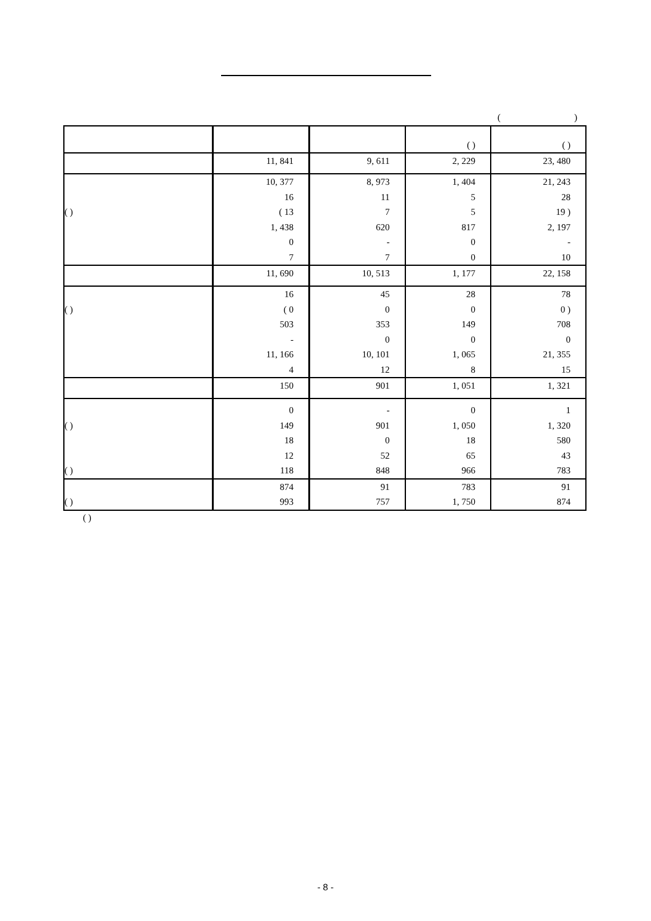()
| | | | ( ) | ( ) |
| | 11, 841 | 9, 611 | 2, 229 | 23, 480 |
| ( ) | 10, 377 16 ( 13 1, 438 0 7 | 8, 973 11 7 620 - 7 | 1, 404 5 5 817 0 0 | 21, 243 28 19 ) 2, 197 - 10 |
| | 11, 690 | 10, 513 | 1, 177 | 22, 158 |
| ( ) | 16 ( 0 503 - 11, 166 4 | 45 0 353 0 10, 101 12 | 28 0 149 0 1, 065 8 | 78 0 ) 708 0 21, 355 15 |
| | 150 | 901 | 1, 051 | 1, 321 |
| ( ) ( ) | 0 149 18 12 118 | - 901 0 52 848 | 0 1, 050 18 65 966 | 1 1, 320 580 43 783 |
| ( ) | 874 993 | 91 757 | 783 1, 750 | 91 874 |
( )
- 8 -